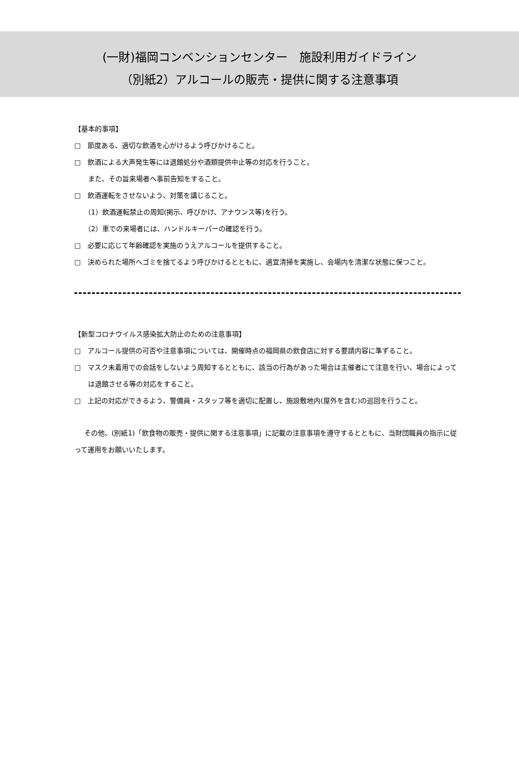(一財)福岡コンベンションセンター　施設利用ガイドライン
（別紙2）アルコールの販売・提供に関する注意事項
【基本的事項】
□　節度ある、適切な飲酒を心がけるよう呼びかけること。
□　飲酒による大声発生等には退館処分や酒類提供中止等の対応を行うこと。
また、その旨来場者へ事前告知をすること。
□　飲酒運転をさせないよう、対策を講じること。
（1）飲酒運転禁止の周知(掲示、呼びかけ、アナウンス等)を行う。
（2）車での来場者には、ハンドルキーパーの確認を行う。
□　必要に応じて年齢確認を実施のうえアルコールを提供すること。
□　決められた場所へゴミを捨てるよう呼びかけるとともに、適宜清掃を実施し、会場内を清潔な状態に保つこと。
【新型コロナウイルス感染拡大防止のための注意事項】
□　アルコール提供の可否や注意事項については、開催時点の福岡県の飲食店に対する要請内容に準ずること。
□　マスク未着用での会話をしないよう周知するとともに、該当の行為があった場合は主催者にて注意を行い、場合によっては退館させる等の対応をすること。
□　上記の対応ができるよう、警備員・スタッフ等を適切に配置し、施設敷地内(屋外を含む)の巡回を行うこと。
その他、(別紙1)「飲食物の販売・提供に関する注意事項」に記載の注意事項を遵守するとともに、当財団職員の指示に従って運用をお願いいたします。